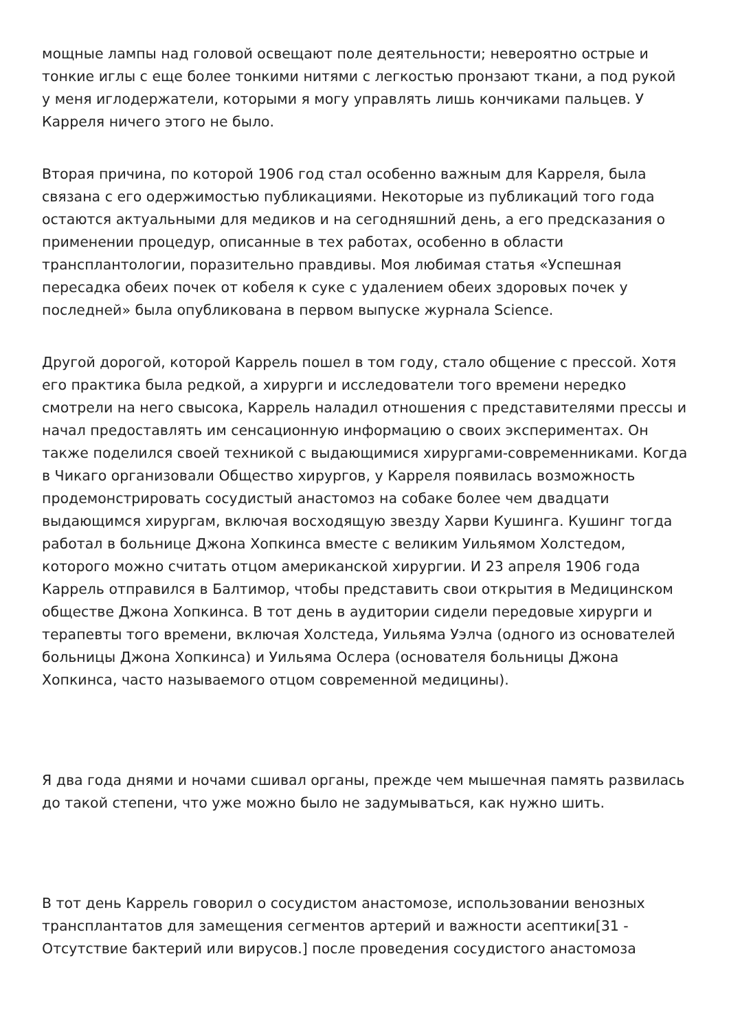мощные лампы над головой освещают поле деятельности; невероятно острые и тонкие иглы с еще более тонкими нитями с легкостью пронзают ткани, а под рукой у меня иглодержатели, которыми я могу управлять лишь кончиками пальцев. У Карреля ничего этого не было.
Вторая причина, по которой 1906 год стал особенно важным для Карреля, была связана с его одержимостью публикациями. Некоторые из публикаций того года остаются актуальными для медиков и на сегодняшний день, а его предсказания о применении процедур, описанные в тех работах, особенно в области трансплантологии, поразительно правдивы. Моя любимая статья «Успешная пересадка обеих почек от кобеля к суке с удалением обеих здоровых почек у последней» была опубликована в первом выпуске журнала Science.
Другой дорогой, которой Каррель пошел в том году, стало общение с прессой. Хотя его практика была редкой, а хирурги и исследователи того времени нередко смотрели на него свысока, Каррель наладил отношения с представителями прессы и начал предоставлять им сенсационную информацию о своих экспериментах. Он также поделился своей техникой с выдающимися хирургами-современниками. Когда в Чикаго организовали Общество хирургов, у Карреля появилась возможность продемонстрировать сосудистый анастомоз на собаке более чем двадцати выдающимся хирургам, включая восходящую звезду Харви Кушинга. Кушинг тогда работал в больнице Джона Хопкинса вместе с великим Уильямом Холстедом, которого можно считать отцом американской хирургии. И 23 апреля 1906 года Каррель отправился в Балтимор, чтобы представить свои открытия в Медицинском обществе Джона Хопкинса. В тот день в аудитории сидели передовые хирурги и терапевты того времени, включая Холстеда, Уильяма Уэлча (одного из основателей больницы Джона Хопкинса) и Уильяма Ослера (основателя больницы Джона Хопкинса, часто называемого отцом современной медицины).
Я два года днями и ночами сшивал органы, прежде чем мышечная память развилась до такой степени, что уже можно было не задумываться, как нужно шить.
В тот день Каррель говорил о сосудистом анастомозе, использовании венозных трансплантатов для замещения сегментов артерий и важности асептики[31 - Отсутствие бактерий или вирусов.] после проведения сосудистого анастомоза